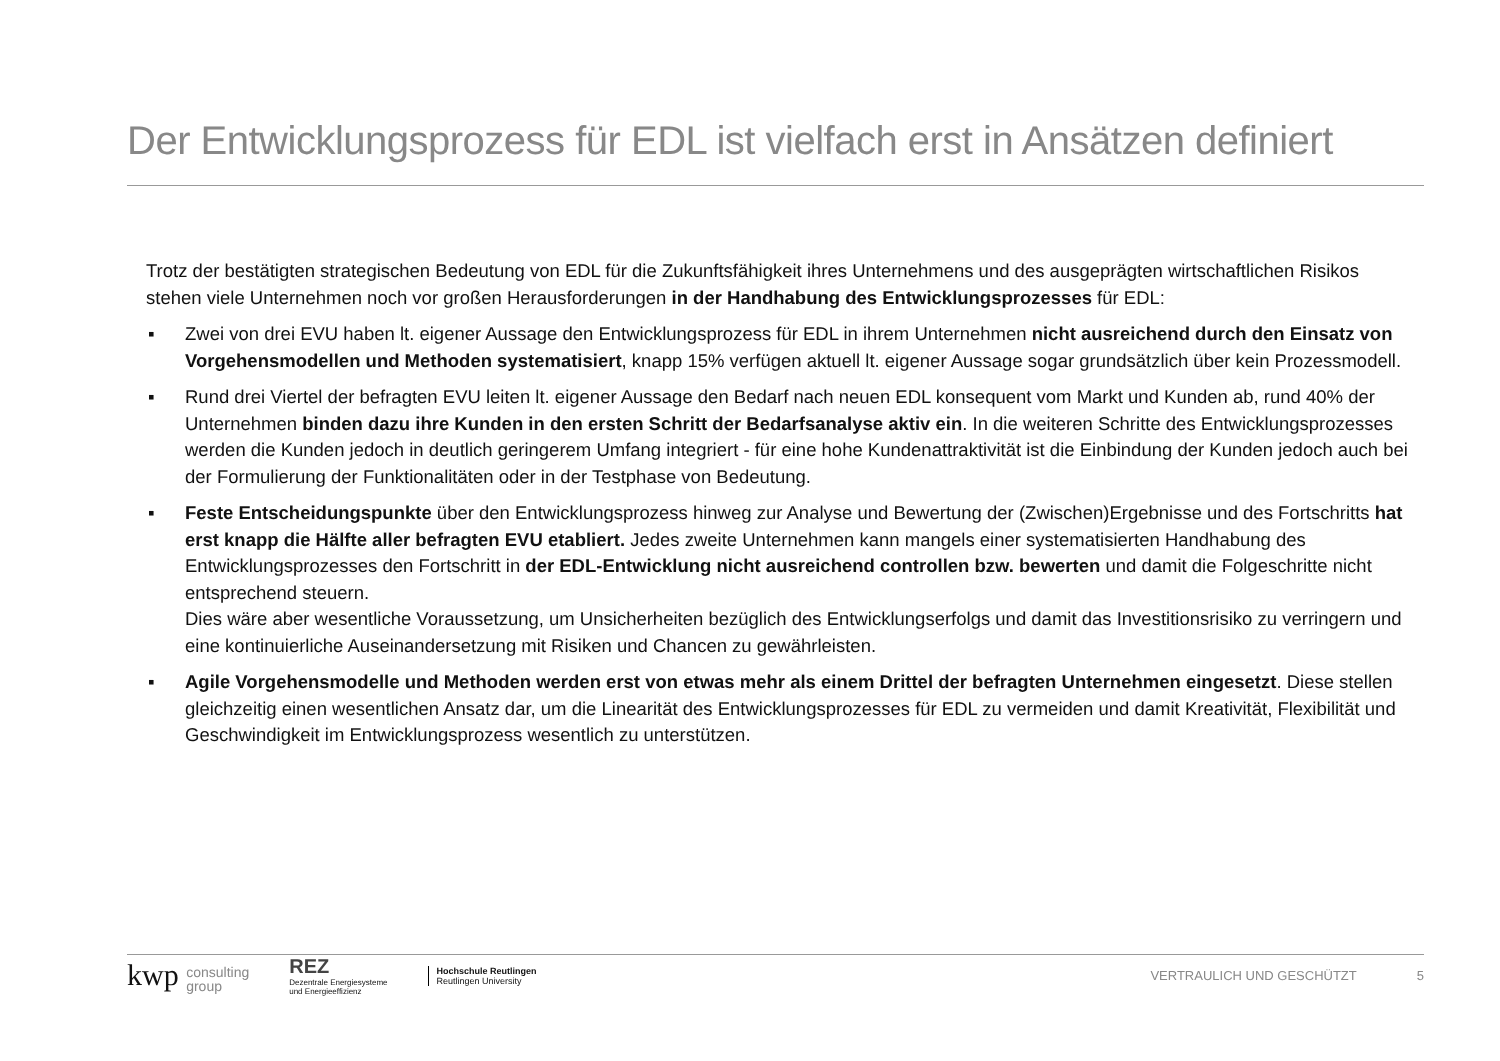Der Entwicklungsprozess für EDL ist vielfach erst in Ansätzen definiert
Trotz der bestätigten strategischen Bedeutung von EDL für die Zukunftsfähigkeit ihres Unternehmens und des ausgeprägten wirtschaftlichen Risikos stehen viele Unternehmen noch vor großen Herausforderungen in der Handhabung des Entwicklungsprozesses für EDL:
▪ Zwei von drei EVU haben lt. eigener Aussage den Entwicklungsprozess für EDL in ihrem Unternehmen nicht ausreichend durch den Einsatz von Vorgehensmodellen und Methoden systematisiert, knapp 15% verfügen aktuell lt. eigener Aussage sogar grundsätzlich über kein Prozessmodell.
▪ Rund drei Viertel der befragten EVU leiten lt. eigener Aussage den Bedarf nach neuen EDL konsequent vom Markt und Kunden ab, rund 40% der Unternehmen binden dazu ihre Kunden in den ersten Schritt der Bedarfsanalyse aktiv ein. In die weiteren Schritte des Entwicklungsprozesses werden die Kunden jedoch in deutlich geringerem Umfang integriert - für eine hohe Kundenattraktivität ist die Einbindung der Kunden jedoch auch bei der Formulierung der Funktionalitäten oder in der Testphase von Bedeutung.
▪ Feste Entscheidungspunkte über den Entwicklungsprozess hinweg zur Analyse und Bewertung der (Zwischen)Ergebnisse und des Fortschritts hat erst knapp die Hälfte aller befragten EVU etabliert. Jedes zweite Unternehmen kann mangels einer systematisierten Handhabung des Entwicklungsprozesses den Fortschritt in der EDL-Entwicklung nicht ausreichend controllen bzw. bewerten und damit die Folgeschritte nicht entsprechend steuern.
Dies wäre aber wesentliche Voraussetzung, um Unsicherheiten bezüglich des Entwicklungserfolgs und damit das Investitionsrisiko zu verringern und eine kontinuierliche Auseinandersetzung mit Risiken und Chancen zu gewährleisten.
▪ Agile Vorgehensmodelle und Methoden werden erst von etwas mehr als einem Drittel der befragten Unternehmen eingesetzt. Diese stellen gleichzeitig einen wesentlichen Ansatz dar, um die Linearität des Entwicklungsprozesses für EDL zu vermeiden und damit Kreativität, Flexibilität und Geschwindigkeit im Entwicklungsprozess wesentlich zu unterstützen.
kwp consulting
group
REZ
Dezentrale Energiesysteme
und Energieeffizienz
Hochschule Reutlingen
Reutlingen University
VERTRAULICH UND GESCHÜTZT 5